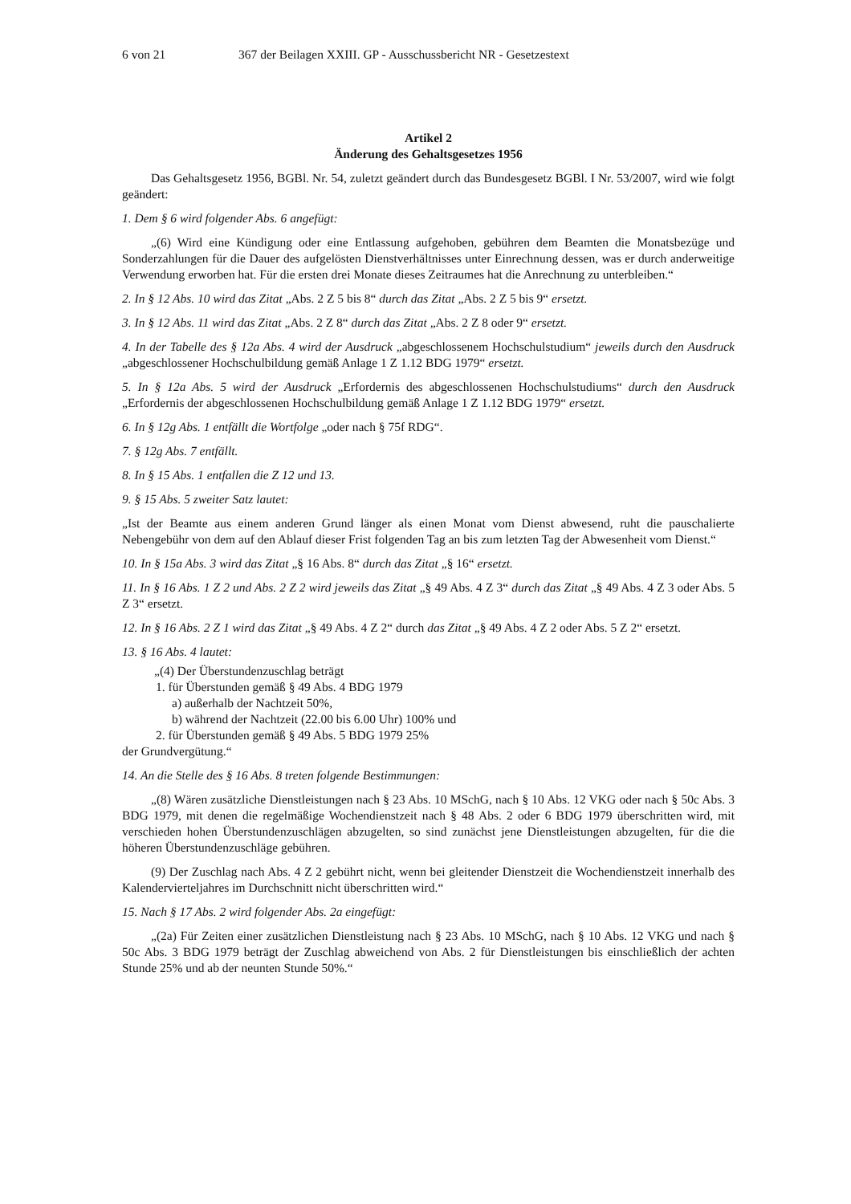6 von 21 367 der Beilagen XXIII. GP - Ausschussbericht NR - Gesetzestext
Artikel 2
Änderung des Gehaltsgesetzes 1956
Das Gehaltsgesetz 1956, BGBl. Nr. 54, zuletzt geändert durch das Bundesgesetz BGBl. I Nr. 53/2007, wird wie folgt geändert:
1. Dem § 6 wird folgender Abs. 6 angefügt:
„(6) Wird eine Kündigung oder eine Entlassung aufgehoben, gebühren dem Beamten die Monatsbezüge und Sonderzahlungen für die Dauer des aufgelösten Dienstverhältnisses unter Einrechnung dessen, was er durch anderweitige Verwendung erworben hat. Für die ersten drei Monate dieses Zeitraumes hat die Anrechnung zu unterbleiben.“
2. In § 12 Abs. 10 wird das Zitat „Abs. 2 Z 5 bis 8“ durch das Zitat „Abs. 2 Z 5 bis 9“ ersetzt.
3. In § 12 Abs. 11 wird das Zitat „Abs. 2 Z 8“ durch das Zitat „Abs. 2 Z 8 oder 9“ ersetzt.
4. In der Tabelle des § 12a Abs. 4 wird der Ausdruck „abgeschlossenem Hochschulstudium“ jeweils durch den Ausdruck „abgeschlossener Hochschulbildung gemäß Anlage 1 Z 1.12 BDG 1979“ ersetzt.
5. In § 12a Abs. 5 wird der Ausdruck „Erfordernis des abgeschlossenen Hochschulstudiums“ durch den Ausdruck „Erfordernis der abgeschlossenen Hochschulbildung gemäß Anlage 1 Z 1.12 BDG 1979“ ersetzt.
6. In § 12g Abs. 1 entfällt die Wortfolge „oder nach § 75f RDG“.
7. § 12g Abs. 7 entfällt.
8. In § 15 Abs. 1 entfallen die Z 12 und 13.
9. § 15 Abs. 5 zweiter Satz lautet:
„Ist der Beamte aus einem anderen Grund länger als einen Monat vom Dienst abwesend, ruht die pauschalierte Nebengebühr von dem auf den Ablauf dieser Frist folgenden Tag an bis zum letzten Tag der Abwesenheit vom Dienst.“
10. In § 15a Abs. 3 wird das Zitat „§ 16 Abs. 8“ durch das Zitat „§ 16“ ersetzt.
11. In § 16 Abs. 1 Z 2 und Abs. 2 Z 2 wird jeweils das Zitat „§ 49 Abs. 4 Z 3“ durch das Zitat „§ 49 Abs. 4 Z 3 oder Abs. 5 Z 3“ ersetzt.
12. In § 16 Abs. 2 Z 1 wird das Zitat „§ 49 Abs. 4 Z 2“ durch das Zitat „§ 49 Abs. 4 Z 2 oder Abs. 5 Z 2“ ersetzt.
13. § 16 Abs. 4 lautet:
„(4) Der Überstundenzuschlag beträgt
1. für Überstunden gemäß § 49 Abs. 4 BDG 1979
a) außerhalb der Nachtzeit 50%,
b) während der Nachtzeit (22.00 bis 6.00 Uhr) 100% und
2. für Überstunden gemäß § 49 Abs. 5 BDG 1979 25%
der Grundvergütung.“
14. An die Stelle des § 16 Abs. 8 treten folgende Bestimmungen:
„(8) Wären zusätzliche Dienstleistungen nach § 23 Abs. 10 MSchG, nach § 10 Abs. 12 VKG oder nach § 50c Abs. 3 BDG 1979, mit denen die regelmäßige Wochendienstzeit nach § 48 Abs. 2 oder 6 BDG 1979 überschritten wird, mit verschieden hohen Überstundenzuschlägen abzugelten, so sind zunächst jene Dienstleistungen abzugelten, für die die höheren Überstundenzuschläge gebühren.
(9) Der Zuschlag nach Abs. 4 Z 2 gebührt nicht, wenn bei gleitender Dienstzeit die Wochendienstzeit innerhalb des Kalendervierteljahres im Durchschnitt nicht überschritten wird.“
15. Nach § 17 Abs. 2 wird folgender Abs. 2a eingefügt:
„(2a) Für Zeiten einer zusätzlichen Dienstleistung nach § 23 Abs. 10 MSchG, nach § 10 Abs. 12 VKG und nach § 50c Abs. 3 BDG 1979 beträgt der Zuschlag abweichend von Abs. 2 für Dienstleistungen bis einschließlich der achten Stunde 25% und ab der neunten Stunde 50%.“